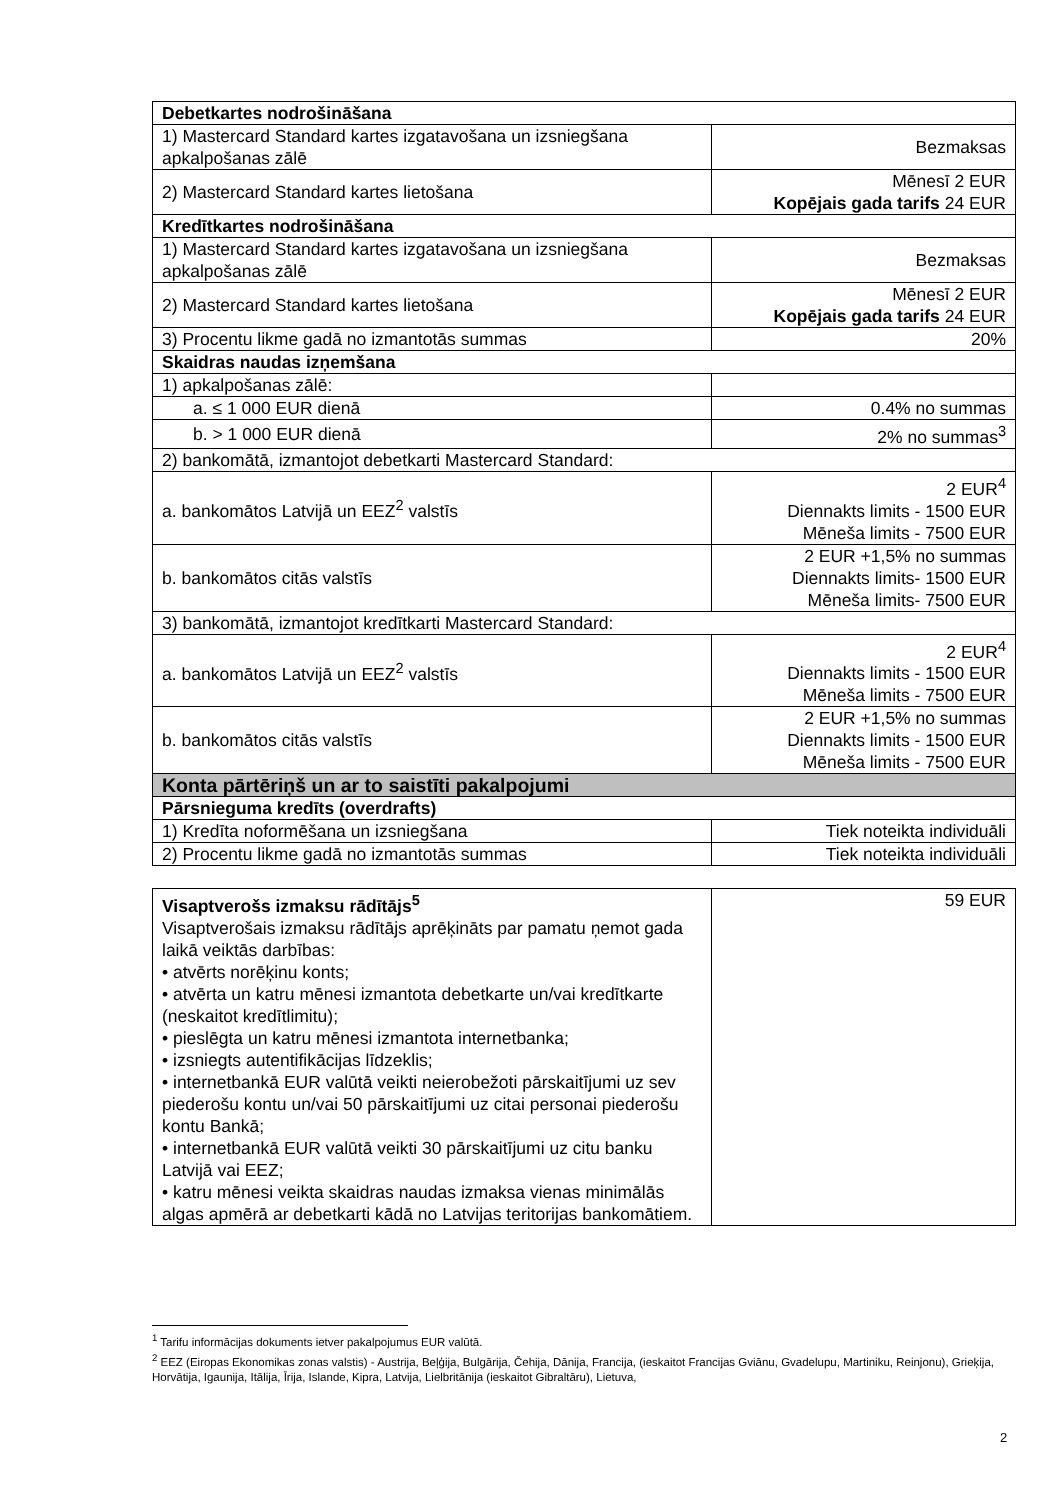| Debetkartes nodrošināšana | |
| 1) Mastercard Standard kartes izgatavošana un izsniegšana apkalpošanas zālē | Bezmaksas |
| 2) Mastercard Standard kartes lietošana | Mēnesī 2 EUR Kopējais gada tarifs 24 EUR |
| Kredītkartes nodrošināšana | |
| 1) Mastercard Standard kartes izgatavošana un izsniegšana apkalpošanas zālē | Bezmaksas |
| 2) Mastercard Standard kartes lietošana | Mēnesī 2 EUR Kopējais gada tarifs 24 EUR |
| 3) Procentu likme gadā no izmantotās summas | 20% |
| Skaidras naudas izņemšana | |
| 1) apkalpošanas zālē: | |
| a. ≤ 1 000 EUR dienā | 0.4% no summas |
| b. > 1 000 EUR dienā | 2% no summas<sup>3</sup> |
| 2) bankomātā, izmantojot debetkarti Mastercard Standard: | |
| a. bankomātos Latvijā un EEZ<sup>2</sup> valstīs | 2 EUR<sup>4</sup> Diennakts limits - 1500 EUR Mēneša limits - 7500 EUR |
| b. bankomātos citās valstīs | 2 EUR +1,5% no summas Diennakts limits- 1500 EUR Mēneša limits- 7500 EUR |
| 3) bankomātā, izmantojot kredītkarti Mastercard Standard: | |
| a. bankomātos Latvijā un EEZ<sup>2</sup> valstīs | 2 EUR<sup>4</sup> Diennakts limits - 1500 EUR Mēneša limits - 7500 EUR |
| b. bankomātos citās valstīs | 2 EUR +1,5% no summas Diennakts limits - 1500 EUR Mēneša limits - 7500 EUR |
| Konta pārtēriņš un ar to saistīti pakalpojumi | |
| Pārsnieguma kredīts (overdrafts) | |
| 1) Kredīta noformēšana un izsniegšana | Tiek noteikta individuāli |
| 2) Procentu likme gadā no izmantotās summas | Tiek noteikta individuāli |
| Visaptverošs izmaksu rādītājs<sup>5</sup> Visaptverošais izmaksu rādītājs aprēķināts par pamatu ņemot gada laikā veiktās darbības: • atvērts norēķinu konts; • atvērta un katru mēnesi izmantota debetkarte un/vai kredītkarte (neskaitot kredītlimitu); • pieslēgta un katru mēnesi izmantota internetbanka; • izsniegts autentifikācijas līdzeklis; • internetbankā EUR valūtā veikti neierobežoti pārskaitījumi uz sev piederošu kontu un/vai 50 pārskaitījumi uz citai personai piederošu kontu Bankā; • internetbankā EUR valūtā veikti 30 pārskaitījumi uz citu banku Latvijā vai EEZ; • katru mēnesi veikta skaidras naudas izmaksa vienas minimālās algas apmērā ar debetkarti kādā no Latvijas teritorijas bankomātiem. | 59 EUR |
<sup>1</sup> Tarifu informācijas dokuments ietver pakalpojumus EUR valūtā.
<sup>2</sup> EEZ (Eiropas Ekonomikas zonas valstis) - Austrija, Beļģija, Bulgārija, Čehija, Dānija, Francija, (ieskaitot Francijas Gviānu, Gvadelupu, Martiniku, Reinjonu), Grieķija, Horvātija, Igaunija, Itālija, Īrija, Islande, Kipra, Latvija, Lielbritānija (ieskaitot Gibraltāru), Lietuva,
2